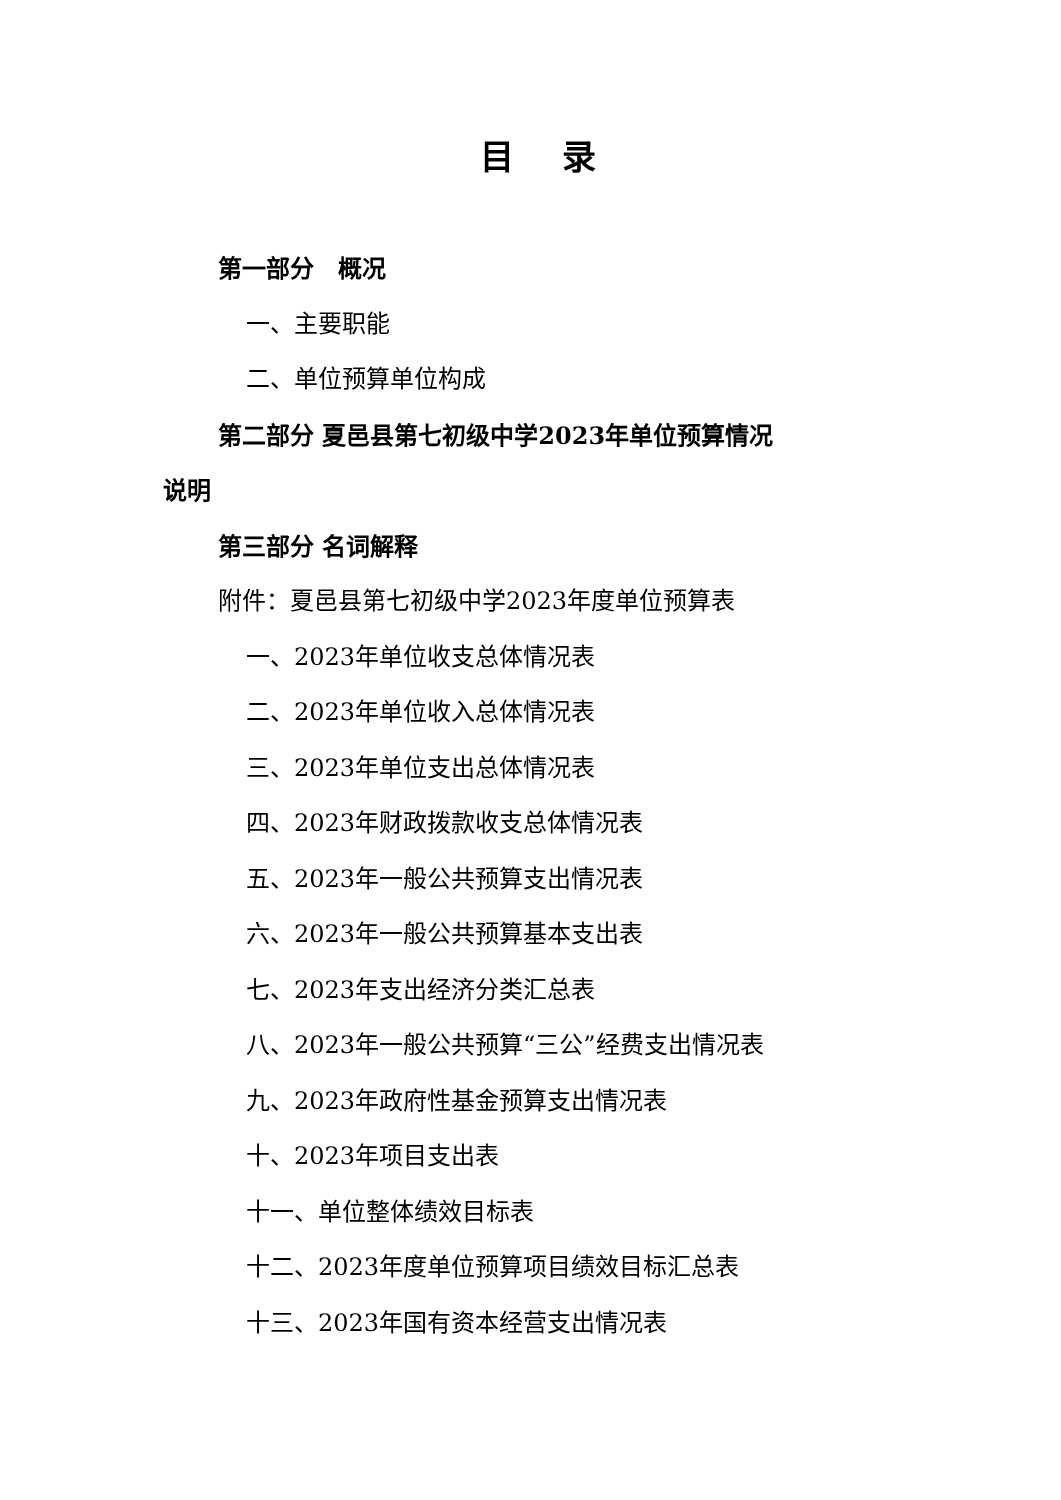目 录
第一部分　概况
一、主要职能
二、单位预算单位构成
第二部分 夏邑县第七初级中学2023年单位预算情况
说明
第三部分 名词解释
附件：夏邑县第七初级中学2023年度单位预算表
一、2023年单位收支总体情况表
二、2023年单位收入总体情况表
三、2023年单位支出总体情况表
四、2023年财政拨款收支总体情况表
五、2023年一般公共预算支出情况表
六、2023年一般公共预算基本支出表
七、2023年支出经济分类汇总表
八、2023年一般公共预算“三公”经费支出情况表
九、2023年政府性基金预算支出情况表
十、2023年项目支出表
十一、单位整体绩效目标表
十二、2023年度单位预算项目绩效目标汇总表
十三、2023年国有资本经营支出情况表